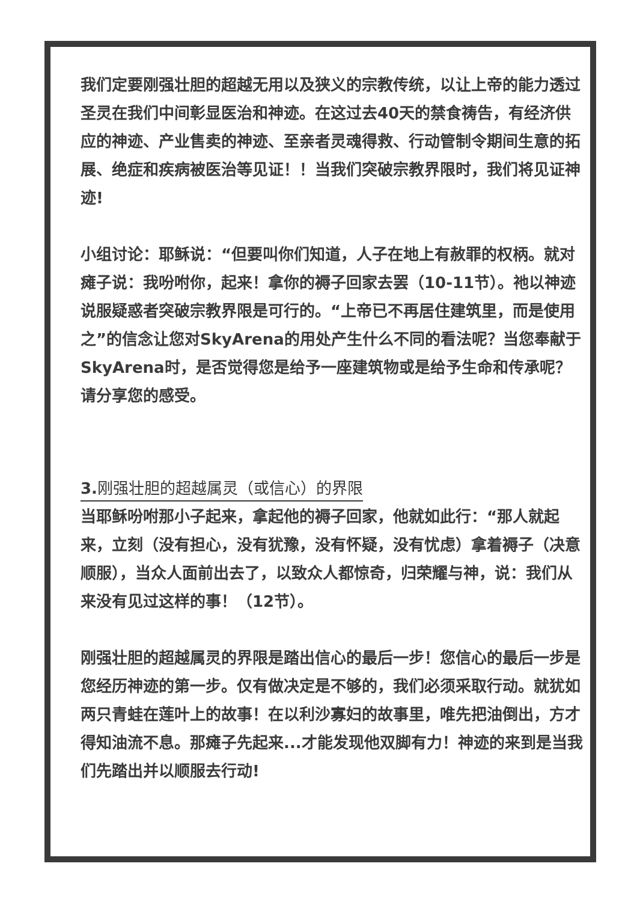我们定要刚强壮胆的超越无用以及狭义的宗教传统，以让上帝的能力透过圣灵在我们中间彰显医治和神迹。在这过去40天的禁食祷告，有经济供应的神迹、产业售卖的神迹、至亲者灵魂得救、行动管制令期间生意的拓展、绝症和疾病被医治等见证！！当我们突破宗教界限时，我们将见证神迹!
小组讨论：耶稣说：“但要叫你们知道，人子在地上有赦罪的权柄。就对瘫子说：我吩咐你，起来！拿你的褥子回家去罢（10-11节）。祂以神迹说服疑惑者突破宗教界限是可行的。“上帝已不再居住建筑里，而是使用之”的信念让您对SkyArena的用处产生什么不同的看法呢？当您奉献于SkyArena时，是否觉得您是给予一座建筑物或是给予生命和传承呢？请分享您的感受。
3. 刚强壮胆的超越属灵（或信心）的界限
当耶稣吩咐那小子起来，拿起他的褥子回家，他就如此行：“那人就起来，立刻（没有担心，没有犹豫，没有怀疑，没有忧虑）拿着褥子（决意顺服），当众人面前出去了，以致众人都惊奇，归荣耀与神，说：我们从来没有见过这样的事！（12节）。
刚强壮胆的超越属灵的界限是踏出信心的最后一步！您信心的最后一步是您经历神迹的第一步。仅有做决定是不够的，我们必须采取行动。就犹如两只青蛙在莲叶上的故事！在以利沙寡妇的故事里，唯先把油倒出，方才得知油流不息。那瘫子先起来...才能发现他双脚有力！神迹的来到是当我们先踏出并以顺服去行动!